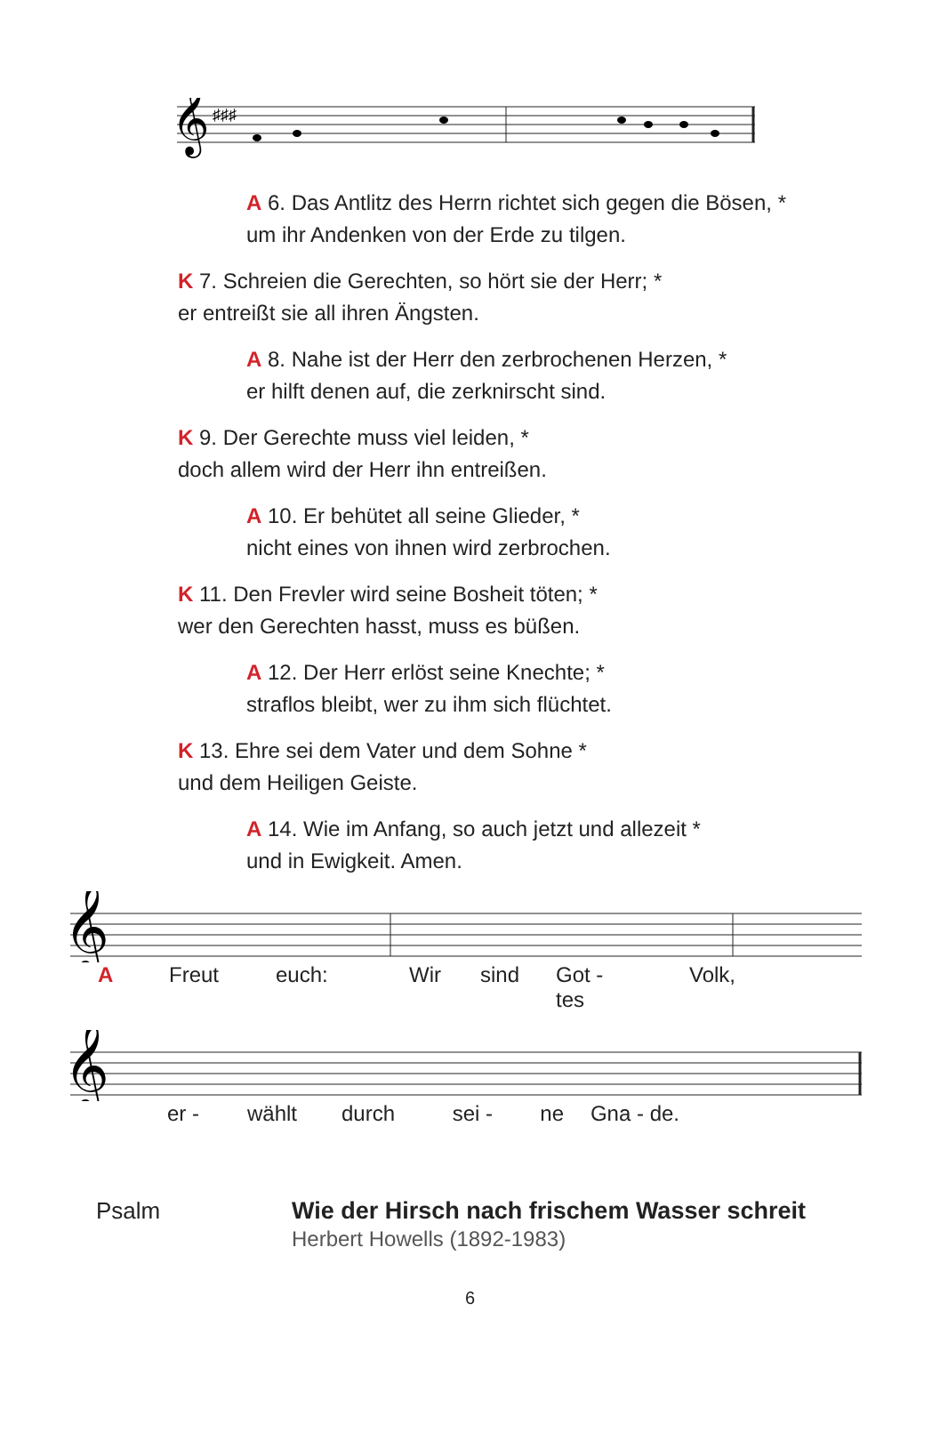𝄞
♯♯♯
A 6. Das Antlitz des Herrn richtet sich gegen die Bösen, *
um ihr Andenken von der Erde zu tilgen.
K 7. Schreien die Gerechten, so hört sie der Herr; *
er entreißt sie all ihren Ängsten.
A 8. Nahe ist der Herr den zerbrochenen Herzen, *
er hilft denen auf, die zerknirscht sind.
K 9. Der Gerechte muss viel leiden, *
doch allem wird der Herr ihn entreißen.
A 10. Er behütet all seine Glieder, *
nicht eines von ihnen wird zerbrochen.
K 11. Den Frevler wird seine Bosheit töten; *
wer den Gerechten hasst, muss es büßen.
A 12. Der Herr erlöst seine Knechte; *
straflos bleibt, wer zu ihm sich flüchtet.
K 13. Ehre sei dem Vater und dem Sohne *
und dem Heiligen Geiste.
A 14. Wie im Anfang, so auch jetzt und allezeit *
und in Ewigkeit. Amen.
𝄞
A Freut euch: Wir sind Got - tes Volk,
𝄞
er - wählt durch sei - ne Gna - de.
Psalm Wie der Hirsch nach frischem Wasser schreit
Herbert Howells (1892-1983)
6